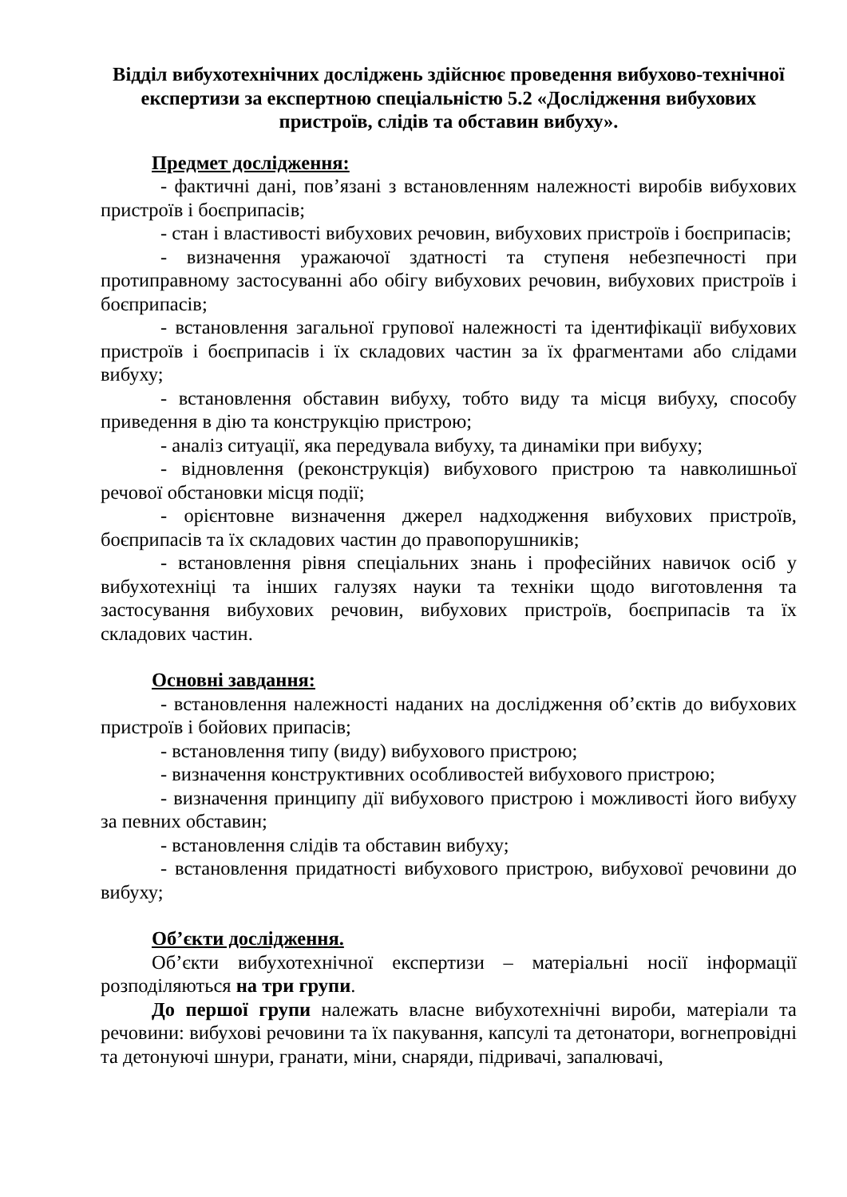Відділ вибухотехнічних досліджень здійснює проведення вибухово-технічної експертизи за експертною спеціальністю 5.2 «Дослідження вибухових пристроїв, слідів та обставин вибуху».
Предмет дослідження:
- фактичні дані, пов’язані з встановленням належності виробів вибухових пристроїв і боєприпасів;
- стан і властивості вибухових речовин, вибухових пристроїв і боєприпасів;
- визначення уражаючої здатності та ступеня небезпечності при протиправному застосуванні або обігу вибухових речовин, вибухових пристроїв і боєприпасів;
- встановлення загальної групової належності та ідентифікації вибухових пристроїв і боєприпасів і їх складових частин за їх фрагментами або слідами вибуху;
- встановлення обставин вибуху, тобто виду та місця вибуху, способу приведення в дію та конструкцію пристрою;
- аналіз ситуації, яка передувала вибуху, та динаміки при вибуху;
- відновлення (реконструкція) вибухового пристрою та навколишньої речової обстановки місця події;
- орієнтовне визначення джерел надходження вибухових пристроїв, боєприпасів та їх складових частин до правопорушників;
- встановлення рівня спеціальних знань і професійних навичок осіб у вибухотехніці та інших галузях науки та техніки щодо виготовлення та застосування вибухових речовин, вибухових пристроїв, боєприпасів та їх складових частин.
Основні завдання:
- встановлення належності наданих на дослідження об’єктів до вибухових пристроїв і бойових припасів;
- встановлення типу (виду) вибухового пристрою;
- визначення конструктивних особливостей вибухового пристрою;
- визначення принципу дії вибухового пристрою і можливості його вибуху за певних обставин;
- встановлення слідів та обставин вибуху;
- встановлення придатності вибухового пристрою, вибухової речовини до вибуху;
Об’єкти дослідження.
Об’єкти вибухотехнічної експертизи – матеріальні носії інформації розподіляються на три групи.
До першої групи належать власне вибухотехнічні вироби, матеріали та речовини: вибухові речовини та їх пакування, капсулі та детонатори, вогнепровідні та детонуючі шнури, гранати, міни, снаряди, підривачі, запалювачі,